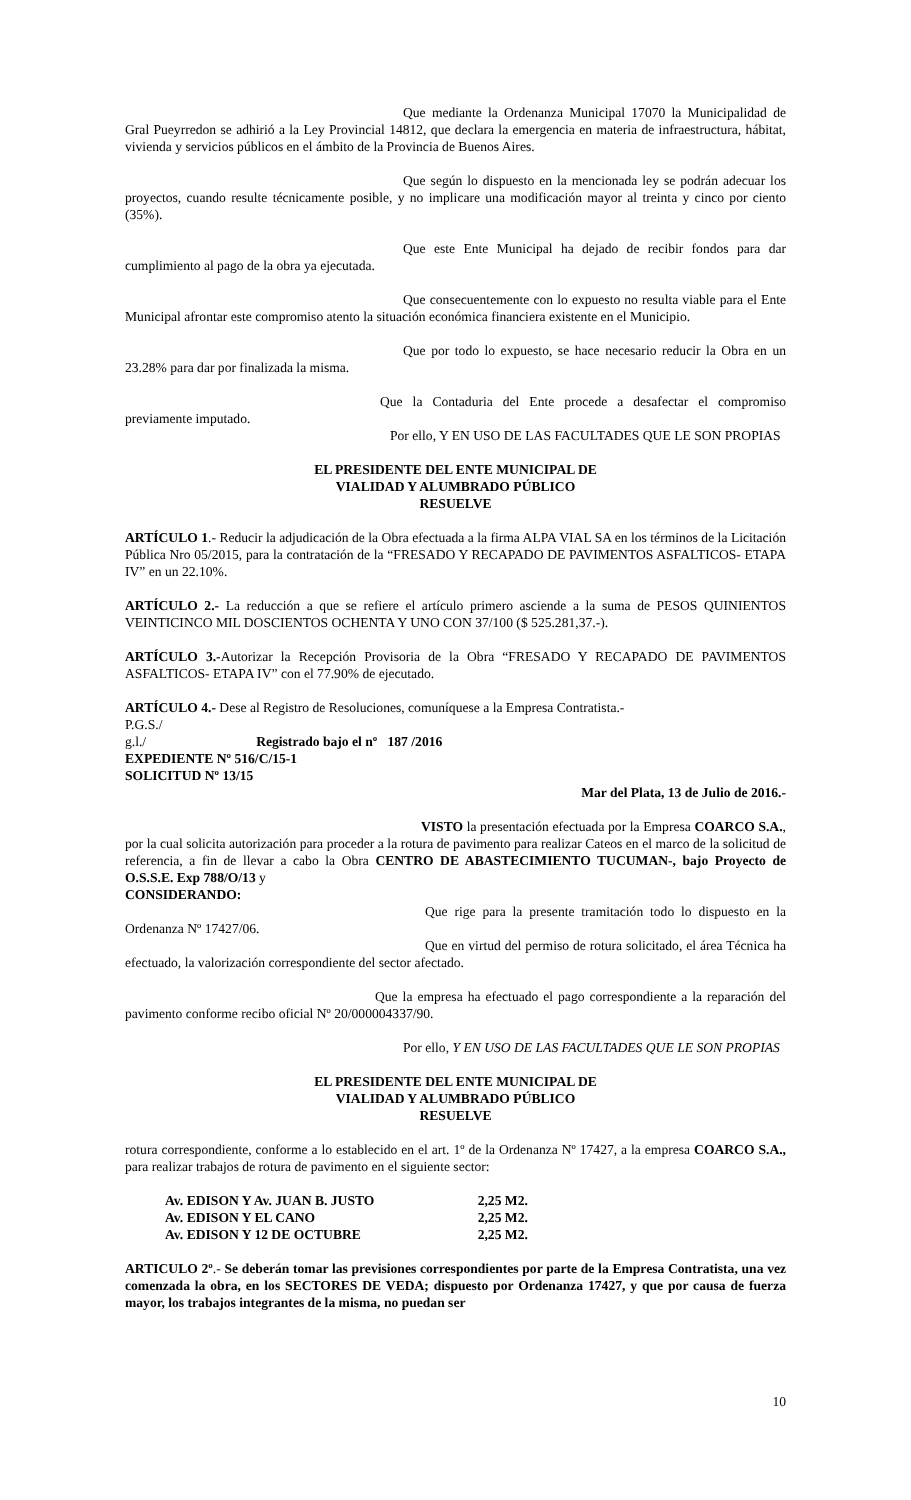Que mediante la Ordenanza Municipal 17070 la Municipalidad de Gral Pueyrredon se adhirió a la Ley Provincial 14812, que declara la emergencia en materia de infraestructura, hábitat, vivienda y servicios públicos en el ámbito de la Provincia de Buenos Aires.
Que según lo dispuesto en la mencionada ley se podrán adecuar los proyectos, cuando resulte técnicamente posible, y no implicare una modificación mayor al treinta y cinco por ciento (35%).
Que este Ente Municipal ha dejado de recibir fondos para dar cumplimiento al pago de la obra ya ejecutada.
Que consecuentemente con lo expuesto no resulta viable para el Ente Municipal afrontar este compromiso atento la situación económica financiera existente en el Municipio.
Que por todo lo expuesto, se hace necesario reducir la Obra en un 23.28% para dar por finalizada la misma.
Que la Contaduria del Ente procede a desafectar el compromiso previamente imputado.
Por ello, Y EN USO DE LAS FACULTADES QUE LE SON PROPIAS
EL PRESIDENTE DEL ENTE MUNICIPAL DE
VIALIDAD Y ALUMBRADO PÚBLICO
RESUELVE
ARTÍCULO 1.- Reducir la adjudicación de la Obra efectuada a la firma ALPA VIAL SA en los términos de la Licitación Pública Nro 05/2015, para la contratación de la “FRESADO Y RECAPADO DE PAVIMENTOS ASFALTICOS- ETAPA IV” en un 22.10%.
ARTÍCULO 2.- La reducción a que se refiere el artículo primero asciende a la suma de PESOS QUINIENTOS VEINTICINCO MIL DOSCIENTOS OCHENTA Y UNO CON 37/100 ($ 525.281,37.-).
ARTÍCULO 3.-Autorizar la Recepción Provisoria de la Obra “FRESADO Y RECAPADO DE PAVIMENTOS ASFALTICOS- ETAPA IV” con el 77.90% de ejecutado.
ARTÍCULO 4.- Dese al Registro de Resoluciones, comuníquese a la Empresa Contratista.-
P.G.S./
g.l./ Registrado bajo el nº 187 /2016
EXPEDIENTE Nº 516/C/15-1
SOLICITUD Nº 13/15
Mar del Plata, 13 de Julio de 2016.-
VISTO la presentación efectuada por la Empresa COARCO S.A., por la cual solicita autorización para proceder a la rotura de pavimento para realizar Cateos en el marco de la solicitud de referencia, a fin de llevar a cabo la Obra CENTRO DE ABASTECIMIENTO TUCUMAN-, bajo Proyecto de O.S.S.E. Exp 788/O/13 y
CONSIDERANDO:
Que rige para la presente tramitación todo lo dispuesto en la Ordenanza Nº 17427/06.
Que en virtud del permiso de rotura solicitado, el área Técnica ha efectuado, la valorización correspondiente del sector afectado.
Que la empresa ha efectuado el pago correspondiente a la reparación del pavimento conforme recibo oficial Nº 20/000004337/90.
Por ello, Y EN USO DE LAS FACULTADES QUE LE SON PROPIAS
EL PRESIDENTE DEL ENTE MUNICIPAL DE
VIALIDAD Y ALUMBRADO PÚBLICO
RESUELVE
rotura correspondiente, conforme a lo establecido en el art. 1º de la Ordenanza Nº 17427, a la empresa COARCO S.A., para realizar trabajos de rotura de pavimento en el siguiente sector:
| Av. EDISON Y Av. JUAN B. JUSTO | 2,25 M2. |
| Av. EDISON Y EL CANO | 2,25 M2. |
| Av. EDISON Y 12 DE OCTUBRE | 2,25 M2. |
ARTICULO 2º.- Se deberán tomar las previsiones correspondientes por parte de la Empresa Contratista, una vez comenzada la obra, en los SECTORES DE VEDA; dispuesto por Ordenanza 17427, y que por causa de fuerza mayor, los trabajos integrantes de la misma, no puedan ser
10